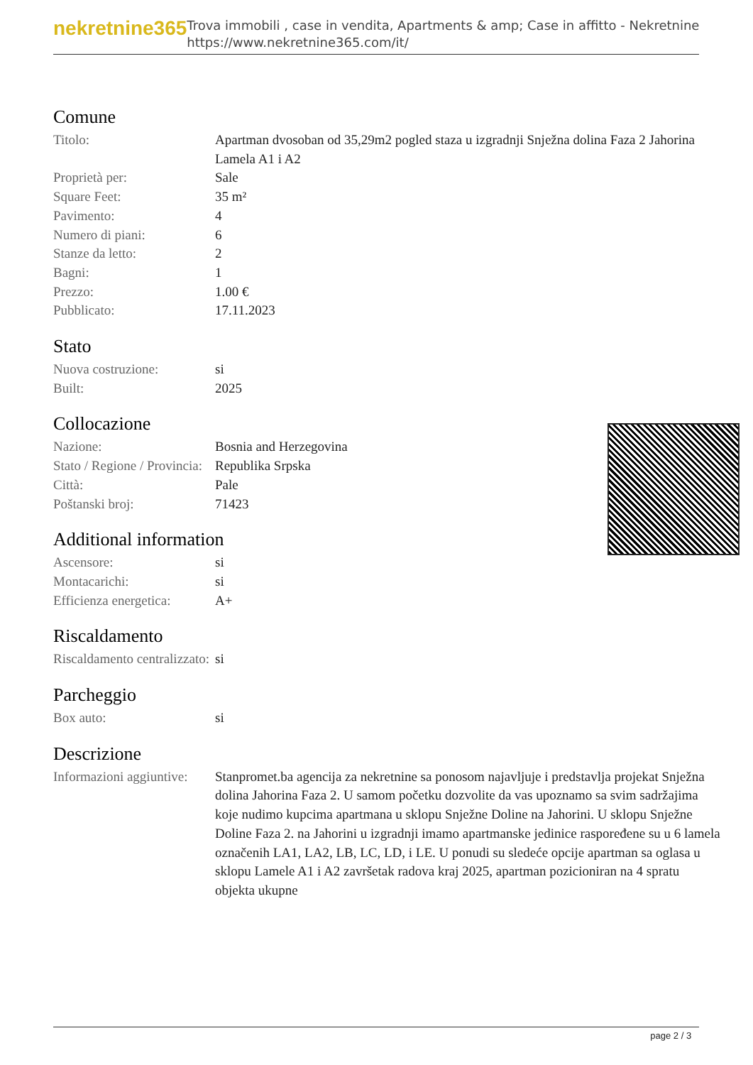nekretnine365
Trova immobili , case in vendita, Apartments & amp; Case in affitto - Nekretnine
https://www.nekretnine365.com/it/
Comune
| Titolo: | Apartman dvosoban od 35,29m2 pogled staza u izgradnji Snježna dolina Faza 2 Jahorina Lamela A1 i A2 |
| Proprietà per: | Sale |
| Square Feet: | 35 m² |
| Pavimento: | 4 |
| Numero di piani: | 6 |
| Stanze da letto: | 2 |
| Bagni: | 1 |
| Prezzo: | 1.00 € |
| Pubblicato: | 17.11.2023 |
Stato
| Nuova costruzione: | si |
| Built: | 2025 |
Collocazione
| Nazione: | Bosnia and Herzegovina |
| Stato / Regione / Provincia: | Republika Srpska |
| Città: | Pale |
| Poštanski broj: | 71423 |
Additional information
| Ascensore: | si |
| Montacarichi: | si |
| Efficienza energetica: | A+ |
Riscaldamento
| Riscaldamento centralizzato: | si |
Parcheggio
| Box auto: | si |
Descrizione
| Informazioni aggiuntive: | Stanpromet.ba agencija za nekretnine sa ponosom najavljuje i predstavlja projekat Snježna dolina Jahorina Faza 2. U samom početku dozvolite da vas upoznamo sa svim sadržajima koje nudimo kupcima apartmana u sklopu Snježne Doline na Jahorini. U sklopu Snježne Doline Faza 2. na Jahorini u izgradnji imamo apartmanske jedinice raspoređene su u 6 lamela označenih LA1, LA2, LB, LC, LD, i LE. U ponudi su sledeće opcije apartman sa oglasa u sklopu Lamele A1 i A2 završetak radova kraj 2025, apartman pozicioniran na 4 spratu objekta ukupne |
page 2 / 3